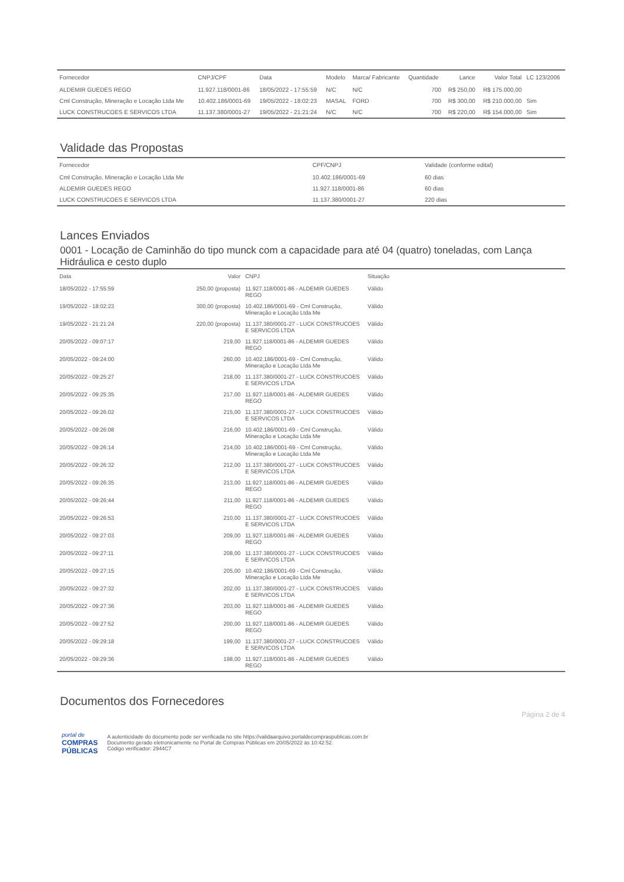| Fornecedor | CNPJ/CPF | Data | Modelo | Marca/ Fabricante | Quantidade | Lance | Valor Total | LC 123/2006 |
| --- | --- | --- | --- | --- | --- | --- | --- | --- |
| ALDEMIR GUEDES REGO | 11.927.118/0001-86 | 18/05/2022 - 17:55:59 | N/C | N/C | 700 | R$ 250,00 | R$ 175.000,00 | |
| Cml Construção, Mineração e Locação Ltda Me | 10.402.186/0001-69 | 19/05/2022 - 18:02:23 | MASAL | FORD | 700 | R$ 300,00 | R$ 210.000,00 | Sim |
| LUCK CONSTRUCOES E SERVICOS LTDA | 11.137.380/0001-27 | 19/05/2022 - 21:21:24 | N/C | N/C | 700 | R$ 220,00 | R$ 154.000,00 | Sim |
Validade das Propostas
| Fornecedor | CPF/CNPJ | Validade (conforme edital) |
| --- | --- | --- |
| Cml Construção, Mineração e Locação Ltda Me | 10.402.186/0001-69 | 60 dias |
| ALDEMIR GUEDES REGO | 11.927.118/0001-86 | 60 dias |
| LUCK CONSTRUCOES E SERVICOS LTDA | 11.137.380/0001-27 | 220 dias |
Lances Enviados
0001 - Locação de Caminhão do tipo munck com a capacidade para até 04 (quatro) toneladas, com Lança Hidráulica e cesto duplo
| Data | Valor | CNPJ | Situação |
| --- | --- | --- | --- |
| 18/05/2022 - 17:55:59 | 250,00 (proposta) | 11.927.118/0001-86 - ALDEMIR GUEDES REGO | Válido |
| 19/05/2022 - 18:02:23 | 300,00 (proposta) | 10.402.186/0001-69 - Cml Construção, Mineração e Locação Ltda Me | Válido |
| 19/05/2022 - 21:21:24 | 220,00 (proposta) | 11.137.380/0001-27 - LUCK CONSTRUCOES E SERVICOS LTDA | Válido |
| 20/05/2022 - 09:07:17 | 219,00 | 11.927.118/0001-86 - ALDEMIR GUEDES REGO | Válido |
| 20/05/2022 - 09:24:00 | 260,00 | 10.402.186/0001-69 - Cml Construção, Mineração e Locação Ltda Me | Válido |
| 20/05/2022 - 09:25:27 | 218,00 | 11.137.380/0001-27 - LUCK CONSTRUCOES E SERVICOS LTDA | Válido |
| 20/05/2022 - 09:25:35 | 217,00 | 11.927.118/0001-86 - ALDEMIR GUEDES REGO | Válido |
| 20/05/2022 - 09:26:02 | 215,00 | 11.137.380/0001-27 - LUCK CONSTRUCOES E SERVICOS LTDA | Válido |
| 20/05/2022 - 09:26:08 | 216,00 | 10.402.186/0001-69 - Cml Construção, Mineração e Locação Ltda Me | Válido |
| 20/05/2022 - 09:26:14 | 214,00 | 10.402.186/0001-69 - Cml Construção, Mineração e Locação Ltda Me | Válido |
| 20/05/2022 - 09:26:32 | 212,00 | 11.137.380/0001-27 - LUCK CONSTRUCOES E SERVICOS LTDA | Válido |
| 20/05/2022 - 09:26:35 | 213,00 | 11.927.118/0001-86 - ALDEMIR GUEDES REGO | Válido |
| 20/05/2022 - 09:26:44 | 211,00 | 11.927.118/0001-86 - ALDEMIR GUEDES REGO | Válido |
| 20/05/2022 - 09:26:53 | 210,00 | 11.137.380/0001-27 - LUCK CONSTRUCOES E SERVICOS LTDA | Válido |
| 20/05/2022 - 09:27:03 | 209,00 | 11.927.118/0001-86 - ALDEMIR GUEDES REGO | Válido |
| 20/05/2022 - 09:27:11 | 208,00 | 11.137.380/0001-27 - LUCK CONSTRUCOES E SERVICOS LTDA | Válido |
| 20/05/2022 - 09:27:15 | 205,00 | 10.402.186/0001-69 - Cml Construção, Mineração e Locação Ltda Me | Válido |
| 20/05/2022 - 09:27:32 | 202,00 | 11.137.380/0001-27 - LUCK CONSTRUCOES E SERVICOS LTDA | Válido |
| 20/05/2022 - 09:27:36 | 203,00 | 11.927.118/0001-86 - ALDEMIR GUEDES REGO | Válido |
| 20/05/2022 - 09:27:52 | 200,00 | 11.927.118/0001-86 - ALDEMIR GUEDES REGO | Válido |
| 20/05/2022 - 09:29:18 | 199,00 | 11.137.380/0001-27 - LUCK CONSTRUCOES E SERVICOS LTDA | Válido |
| 20/05/2022 - 09:29:36 | 198,00 | 11.927.118/0001-86 - ALDEMIR GUEDES REGO | Válido |
Documentos dos Fornecedores
Página 2 de 4
portal de
COMPRAS
PÚBLICAS
A autenticidade do documento pode ser verificada no site https://validaarquivo.portaldecompraspublicas.com.br
Documento gerado eletronicamente no Portal de Compras Públicas em 20/05/2022 às 10:42:52.
Código verificador: 2944C7